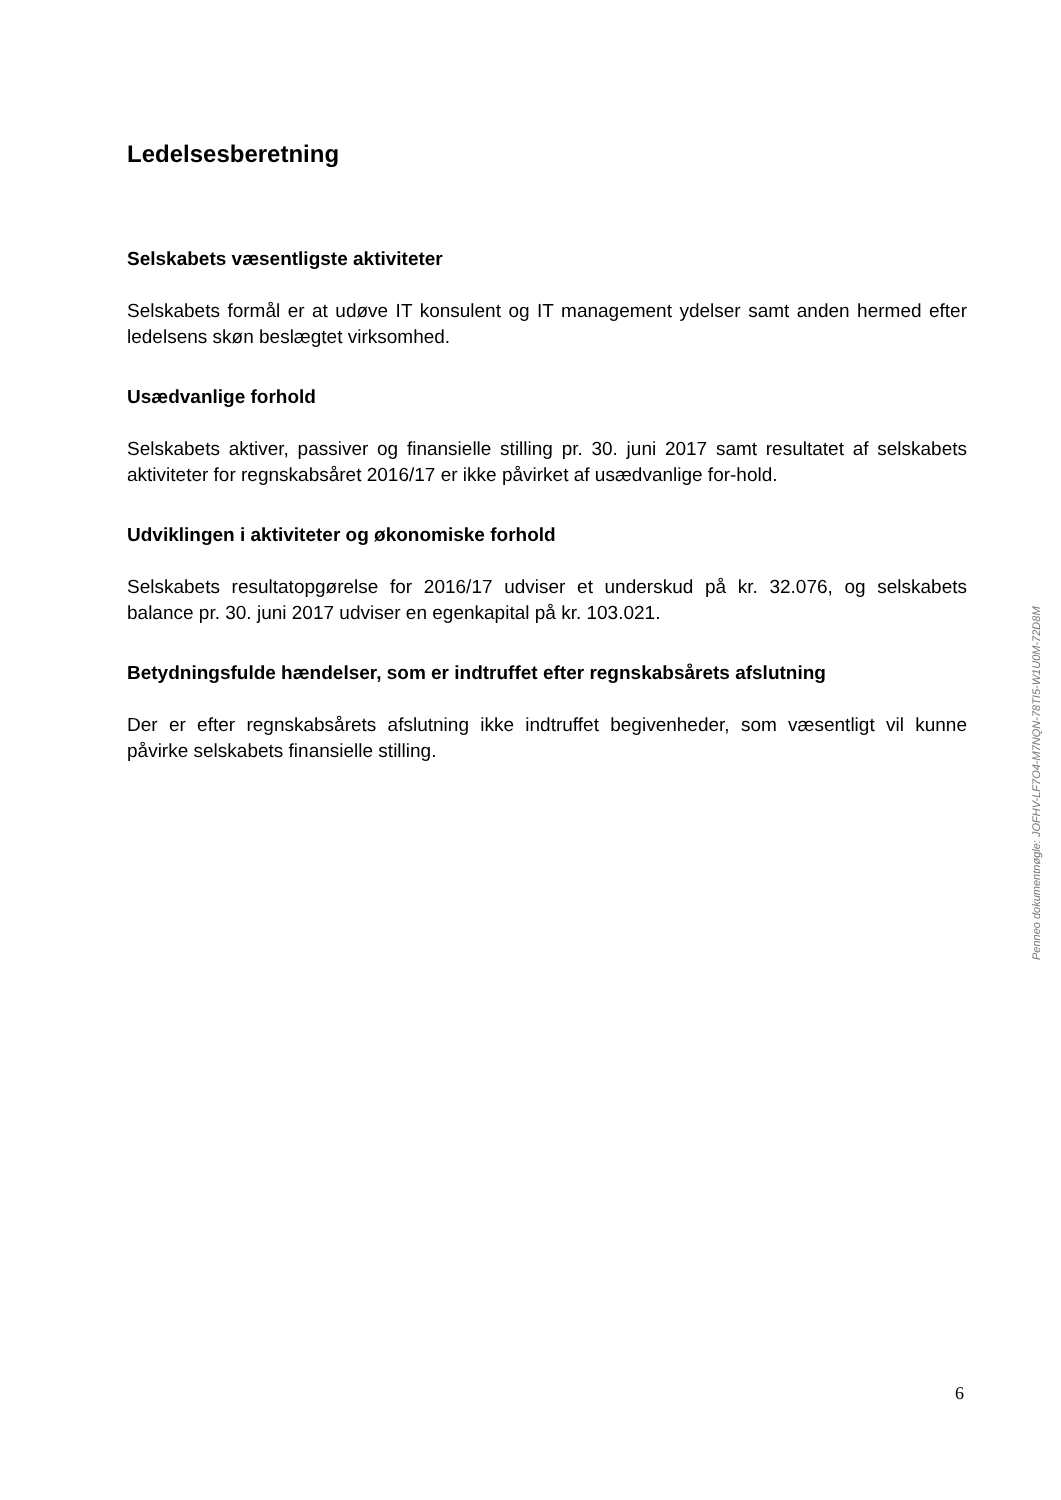Ledelsesberetning
Selskabets væsentligste aktiviteter
Selskabets formål er at udøve IT konsulent og IT management ydelser samt anden hermed efter ledelsens skøn beslægtet virksomhed.
Usædvanlige forhold
Selskabets aktiver, passiver og finansielle stilling pr. 30. juni 2017 samt resultatet af selskabets aktiviteter for regnskabsåret 2016/17 er ikke påvirket af usædvanlige for-hold.
Udviklingen i aktiviteter og økonomiske forhold
Selskabets resultatopgørelse for 2016/17 udviser et underskud på kr. 32.076, og selskabets balance pr. 30. juni 2017 udviser en egenkapital på kr. 103.021.
Betydningsfulde hændelser, som er indtruffet efter regnskabsårets afslutning
Der er efter regnskabsårets afslutning ikke indtruffet begivenheder, som væsentligt vil kunne påvirke selskabets finansielle stilling.
Penneo dokumentnøgle: JOFHV-LF7O4-M7NQN-78TI5-W1U0M-72D8M
6